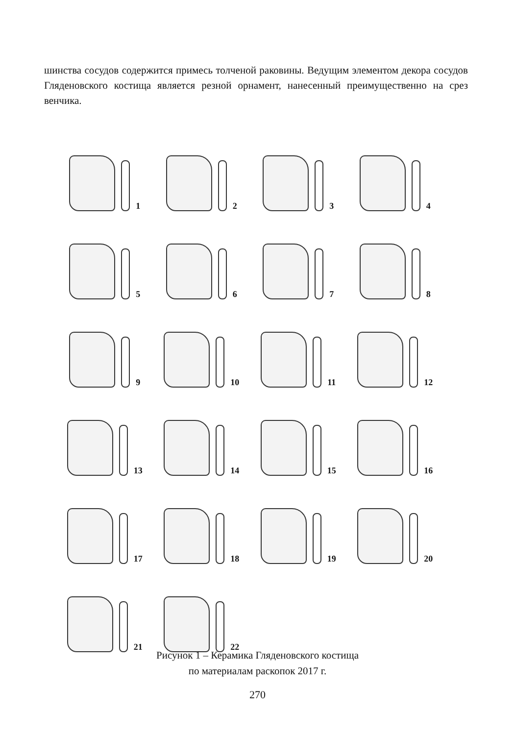шинства сосудов содержится примесь толченой раковины. Ведущим элементом декора сосудов Гляденовского костища является резной орнамент, нанесенный преимущественно на срез венчика.
1
2
3
4
5
6
7
8
9
10
11
12
13
14
15
16
17
18
19
20
21
22
Рисунок 1 – Керамика Гляденовского костища
по материалам раскопок 2017 г.
270